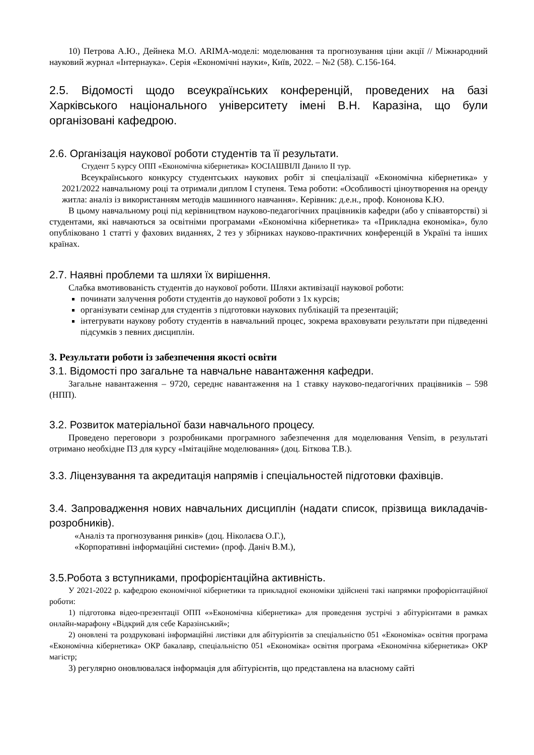10) Петрова А.Ю., Дейнека М.О. ARIMA-моделі: моделювання та прогнозування ціни акції // Міжнародний науковий журнал «Інтернаука». Серія «Економічні науки», Київ, 2022. – №2 (58). С.156-164.
2.5. Відомості щодо всеукраїнських конференцій, проведених на базі Харківського національного університету імені В.Н. Каразіна, що були організовані кафедрою.
2.6. Організація наукової роботи студентів та її результати.
Студент 5 курсу ОПП «Економічна кібернетика» КОСІАШВІЛІ Данило ІІ тур.
Всеукраїнського конкурсу студентських наукових робіт зі спеціалізації «Економічна кібернетика» у 2021/2022 навчальному році та отримали диплом І ступеня. Тема роботи: «Особливості ціноутворення на оренду житла: аналіз із використанням методів машинного навчання». Керівник: д.е.н., проф. Кононова К.Ю.
В цьому навчальному році під керівництвом науково-педагогічних працівників кафедри (або у співавторстві) зі студентами, які навчаються за освітніми програмами «Економічна кібернетика» та «Прикладна економіка», було опубліковано 1 статті у фахових виданнях, 2 тез у збірниках науково-практичних конференцій в Україні та інших країнах.
2.7. Наявні проблеми та шляхи їх вирішення.
Слабка вмотивованість студентів до наукової роботи. Шляхи активізації наукової роботи:
починати залучення роботи студентів до наукової роботи з 1х курсів;
організувати семінар для студентів з підготовки наукових публікацій та презентацій;
інтегрувати наукову роботу студентів в навчальний процес, зокрема враховувати результати при підведенні підсумків з певних дисциплін.
3. Результати роботи із забезпечення якості освіти
3.1. Відомості про загальне та навчальне навантаження кафедри.
Загальне навантаження – 9720, середнє навантаження на 1 ставку науково-педагогічних працівників – 598 (НПП).
3.2. Розвиток матеріальної бази навчального процесу.
Проведено переговори з розробниками програмного забезпечення для моделювання Vensim, в результаті отримано необхідне ПЗ для курсу «Імітаційне моделювання» (доц. Біткова Т.В.).
3.3. Ліцензування та акредитація напрямів і спеціальностей підготовки фахівців.
3.4. Запровадження нових навчальних дисциплін (надати список, прізвища викладачів-розробників).
«Аналіз та прогнозування ринків» (доц. Ніколаєва О.Г.),
«Корпоративні інформаційні системи» (проф. Даніч В.М.),
3.5.Робота з вступниками, профорієнтаційна активність.
У 2021-2022 р. кафедрою економічної кібернетики та прикладної економіки здійснені такі напрямки профорієнтаційної роботи:
1) підготовка відео-презентації ОПП «»Економічна кібернетика» для проведення зустрічі з абітурієнтами в рамках онлайн-марафону «Відкрий для себе Каразінський»;
2) оновлені та роздруковані інформаційні листівки для абітурієнтів за спеціальністю 051 «Економіка» освітня програма «Економічна кібернетика» ОКР бакалавр, спеціальністю 051 «Економіка» освітня програма «Економічна кібернетика» ОКР магістр;
3) регулярно оновлювалася інформація для абітурієнтів, що представлена на власному сайті